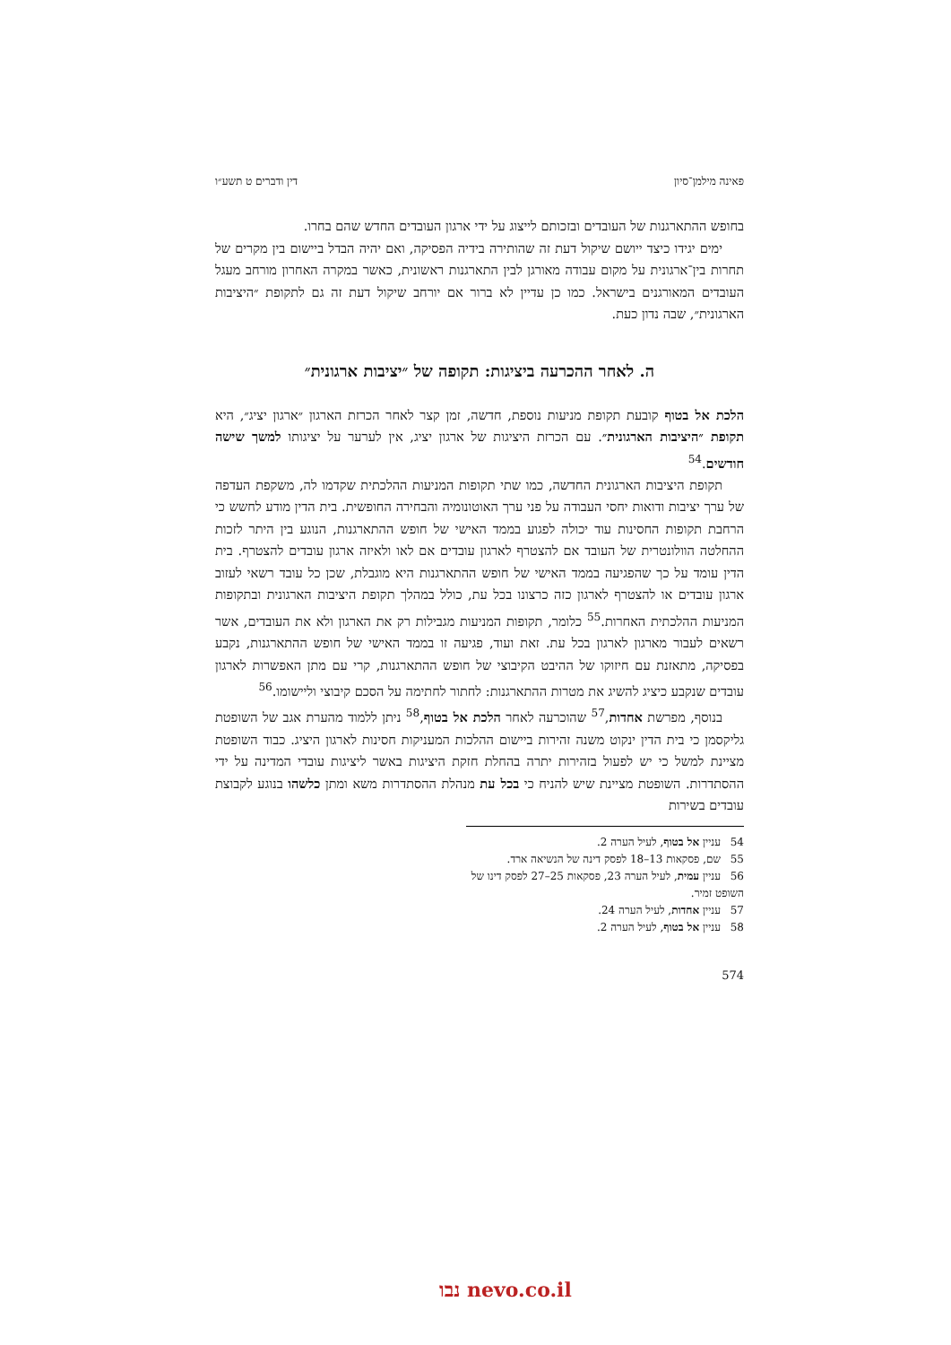פאינה מילמן־סיון דין ודברים ט תשע״ו
בחופש ההתארגנות של העובדים ובזכותם לייצוג על ידי ארגון העובדים החדש שהם בחרו.
ימים יגידו כיצד ייושם שיקול דעת זה שהותירה בידיה הפסיקה, ואם יהיה הבדל ביישום בין מקרים של תחרות בין־ארגונית על מקום עבודה מאורגן לבין התארגנות ראשונית, כאשר במקרה האחרון מורחב מעגל העובדים המאורגנים בישראל. כמו כן עדיין לא ברור אם יורחב שיקול דעת זה גם לתקופת ״היציבות הארגונית״, שבה נדון כעת.
ה. לאחר ההכרעה ביציגות: תקופה של ״יציבות ארגונית״
הלכת אל בטוף קובעת תקופת מניעות נוספת, חדשה, זמן קצר לאחר הכרזת הארגון ״ארגון יציג״, היא תקופת ״היציבות הארגונית״. עם הכרזת היציגות של ארגון יציג, אין לערער על יציגותו למשך שישה חודשים.<sup>54</sup>
תקופת היציבות הארגונית החדשה, כמו שתי תקופות המניעות ההלכתית שקדמו לה, משקפת העדפה של ערך יציבות ודואות יחסי העבודה על פני ערך האוטונומיה והבחירה החופשית. בית הדין מודע לחשש כי הרחבת תקופות החסינות עוד יכולה לפגוע בממד האישי של חופש ההתארגנות, הנוגע בין היתר לזכות ההחלטה הוולונטרית של העובד אם להצטרף לארגון עובדים אם לאו ולאיזה ארגון עובדים להצטרף. בית הדין עומד על כך שהפגיעה בממד האישי של חופש ההתארגנות היא מוגבלת, שכן כל עובד רשאי לעזוב ארגון עובדים או להצטרף לארגון כזה כרצונו בכל עת, כולל במהלך תקופת היציבות הארגונית ובתקופות המניעות ההלכתית האחרות.<sup>55</sup> כלומר, תקופות המניעות מגבילות רק את הארגון ולא את העובדים, אשר רשאים לעבור מארגון לארגון בכל עת. זאת ועוד, פגיעה זו בממד האישי של חופש ההתארגנות, נקבע בפסיקה, מתאזנת עם חיזוקו של ההיבט הקיבוצי של חופש ההתארגנות, קרי עם מתן האפשרות לארגון עובדים שנקבע כיציג להשיג את מטרות ההתארגנות: לחתור לחתימה על הסכם קיבוצי וליישומו.<sup>56</sup>
בנוסף, מפרשת אחדות,<sup>57</sup> שהוכרעה לאחר הלכת אל בטוף,<sup>58</sup> ניתן ללמוד מהערת אגב של השופטת גליקסמן כי בית הדין ינקוט משנה זהירות ביישום ההלכות המעניקות חסינות לארגון היציג. כבוד השופטת מציינת למשל כי יש לפעול בזהירות יתרה בהחלת חזקת היציגות באשר ליציגות עובדי המדינה על ידי ההסתדרות. השופטת מציינת שיש להניח כי בכל עת מנהלת ההסתדרות משא ומתן כלשהו בנוגע לקבוצת עובדים בשירות
54 עניין אל בטוף, לעיל הערה 2.
55 שם, פסקאות 13–18 לפסק דינה של הנשיאה ארד.
56 עניין עמית, לעיל הערה 23, פסקאות 25–27 לפסק דינו של השופט זמיר.
57 עניין אחדות, לעיל הערה 24.
58 עניין אל בטוף, לעיל הערה 2.
574
נבו nevo.co.il